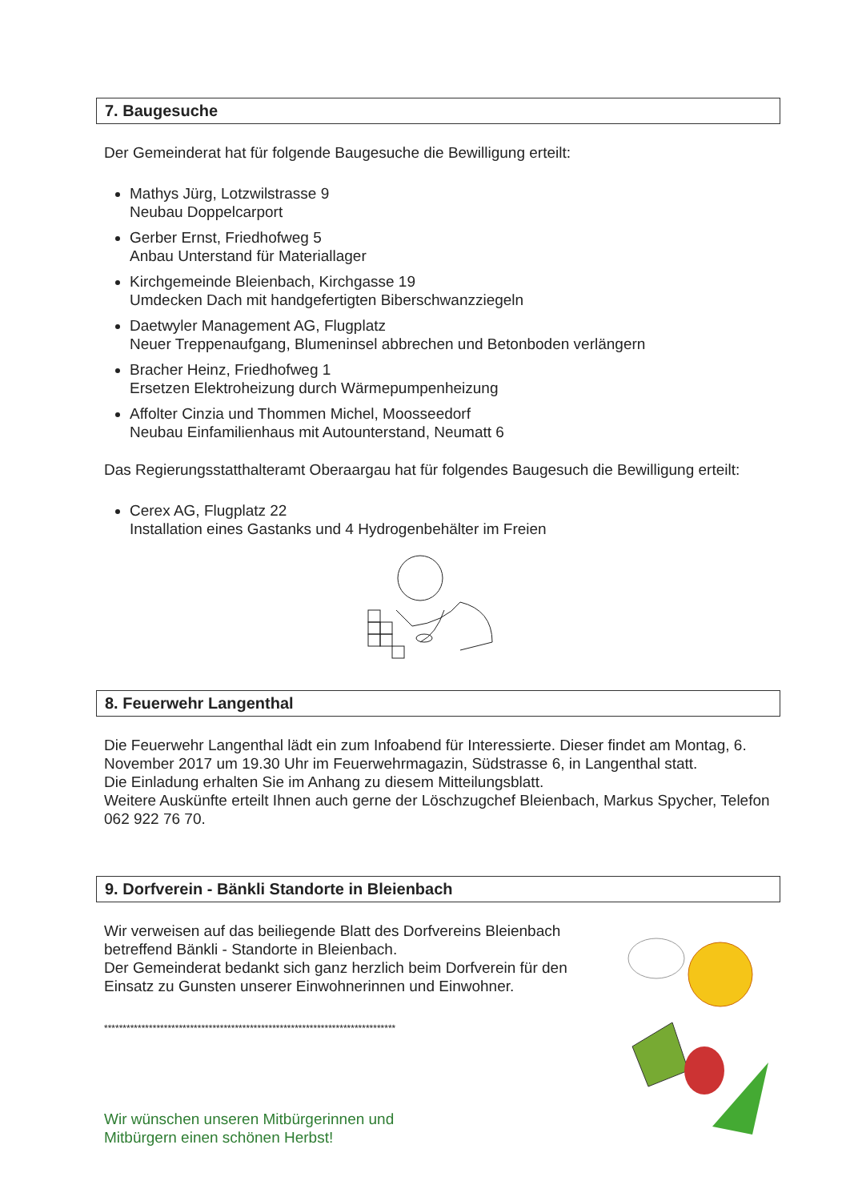7. Baugesuche
Der Gemeinderat hat für folgende Baugesuche die Bewilligung erteilt:
Mathys Jürg, Lotzwilstrasse 9
Neubau Doppelcarport
Gerber Ernst, Friedhofweg 5
Anbau Unterstand für Materiallager
Kirchgemeinde Bleienbach, Kirchgasse 19
Umdecken Dach mit handgefertigten Biberschwanzziegeln
Daetwyler Management AG, Flugplatz
Neuer Treppenaufgang, Blumeninsel abbrechen und Betonboden verlängern
Bracher Heinz, Friedhofweg 1
Ersetzen Elektroheizung durch Wärmepumpenheizung
Affolter Cinzia und Thommen Michel, Moosseedorf
Neubau Einfamilienhaus mit Autounterstand, Neumatt 6
Das Regierungsstatthalteramt Oberaargau hat für folgendes Baugesuch die Bewilligung erteilt:
Cerex AG, Flugplatz 22
Installation eines Gastanks und 4 Hydrogenbehälter im Freien
8. Feuerwehr Langenthal
Die Feuerwehr Langenthal lädt ein zum Infoabend für Interessierte. Dieser findet am Montag, 6. November 2017 um 19.30 Uhr im Feuerwehrmagazin, Südstrasse 6, in Langenthal statt.
Die Einladung erhalten Sie im Anhang zu diesem Mitteilungsblatt.
Weitere Auskünfte erteilt Ihnen auch gerne der Löschzugchef Bleienbach, Markus Spycher, Telefon 062 922 76 70.
9. Dorfverein - Bänkli Standorte in Bleienbach
Wir verweisen auf das beiliegende Blatt des Dorfvereins Bleienbach betreffend Bänkli - Standorte in Bleienbach.
Der Gemeinderat bedankt sich ganz herzlich beim Dorfverein für den Einsatz zu Gunsten unserer Einwohnerinnen und Einwohner.
******************************************************************************
Wir wünschen unseren Mitbürgerinnen und
Mitbürgern einen schönen Herbst!